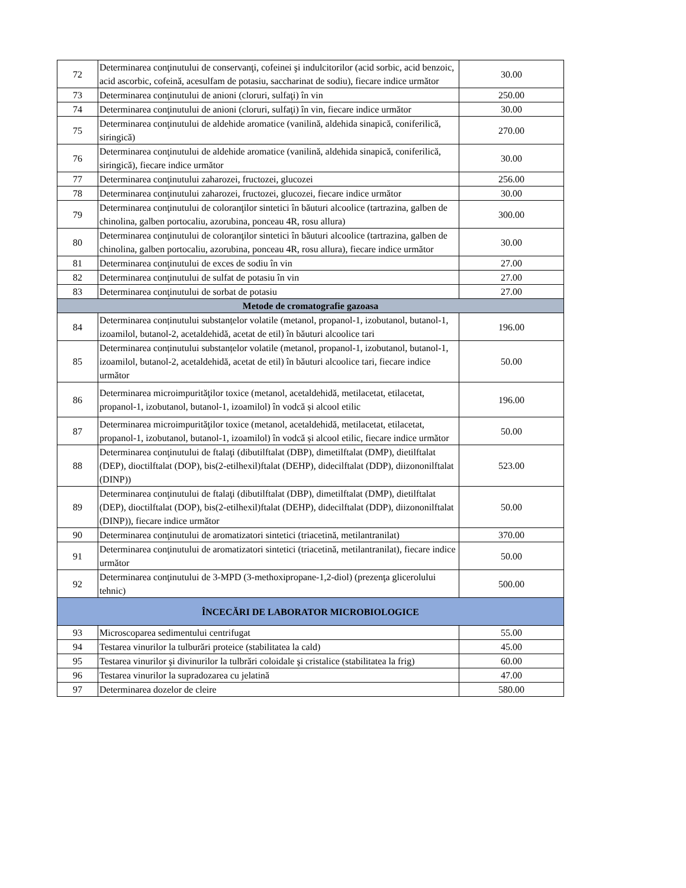| 72 | Determinarea conţinutului de conservanţi, cofeinei şi indulcitorilor (acid sorbic, acid benzoic, acid ascorbic, cofeină, acesulfam de potasiu, saccharinat de sodiu), fiecare indice următor | 30.00 |
| 73 | Determinarea conţinutului de anioni (cloruri, sulfaţi) în vin | 250.00 |
| 74 | Determinarea conţinutului de anioni (cloruri, sulfaţi) în vin, fiecare indice următor | 30.00 |
| 75 | Determinarea conţinutului de aldehide aromatice (vanilină, aldehida sinapică, coniferilică, siringică) | 270.00 |
| 76 | Determinarea conţinutului de aldehide aromatice (vanilină, aldehida sinapică, coniferilică, siringică), fiecare indice următor | 30.00 |
| 77 | Determinarea conţinutului zaharozei, fructozei, glucozei | 256.00 |
| 78 | Determinarea conţinutului zaharozei, fructozei, glucozei, fiecare indice următor | 30.00 |
| 79 | Determinarea conţinutului de coloranţilor sintetici în băuturi alcoolice (tartrazina, galben de chinolina, galben portocaliu, azorubina, ponceau 4R, rosu allura) | 300.00 |
| 80 | Determinarea conţinutului de coloranţilor sintetici în băuturi alcoolice (tartrazina, galben de chinolina, galben portocaliu, azorubina, ponceau 4R, rosu allura), fiecare indice următor | 30.00 |
| 81 | Determinarea conţinutului de exces de sodiu în vin | 27.00 |
| 82 | Determinarea conţinutului de sulfat de potasiu în vin | 27.00 |
| 83 | Determinarea conţinutului de sorbat de potasiu | 27.00 |
| Metode de cromatografie gazoasa | | |
| 84 | Determinarea conținutului substanțelor volatile (metanol, propanol-1, izobutanol, butanol-1, izoamilol, butanol-2, acetaldehidă, acetat de etil) în băuturi alcoolice tari | 196.00 |
| 85 | Determinarea conținutului substanțelor volatile (metanol, propanol-1, izobutanol, butanol-1, izoamilol, butanol-2, acetaldehidă, acetat de etil) în băuturi alcoolice tari, fiecare indice următor | 50.00 |
| 86 | Determinarea microimpurităţilor toxice (metanol, acetaldehidă, metilacetat, etilacetat, propanol-1, izobutanol, butanol-1, izoamilol) în vodcă și alcool etilic | 196.00 |
| 87 | Determinarea microimpurităţilor toxice (metanol, acetaldehidă, metilacetat, etilacetat, propanol-1, izobutanol, butanol-1, izoamilol) în vodcă și alcool etilic, fiecare indice următor | 50.00 |
| 88 | Determinarea conţinutului de ftalaţi (dibutilftalat (DBP), dimetilftalat (DMP), dietilftalat (DEP), dioctilftalat (DOP), bis(2-etilhexil)ftalat (DEHP), didecilftalat (DDP), diizononilftalat (DINP)) | 523.00 |
| 89 | Determinarea conţinutului de ftalaţi (dibutilftalat (DBP), dimetilftalat (DMP), dietilftalat (DEP), dioctilftalat (DOP), bis(2-etilhexil)ftalat (DEHP), didecilftalat (DDP), diizononilftalat (DINP)), fiecare indice următor | 50.00 |
| 90 | Determinarea conţinutului de aromatizatori sintetici (triacetină, metilantranilat) | 370.00 |
| 91 | Determinarea conţinutului de aromatizatori sintetici (triacetină, metilantranilat), fiecare indice următor | 50.00 |
| 92 | Determinarea conţinutului de 3-MPD (3-methoxipropane-1,2-diol) (prezenţa glicerolului tehnic) | 500.00 |
| ÎNCECĂRI DE LABORATOR MICROBIOLOGICE | | |
| 93 | Microscoparea sedimentului centrifugat | 55.00 |
| 94 | Testarea vinurilor la tulburări proteice (stabilitatea la cald) | 45.00 |
| 95 | Testarea vinurilor şi divinurilor la tulbrări coloidale şi cristalice (stabilitatea la frig) | 60.00 |
| 96 | Testarea vinurilor la supradozarea cu jelatină | 47.00 |
| 97 | Determinarea dozelor de cleire | 580.00 |